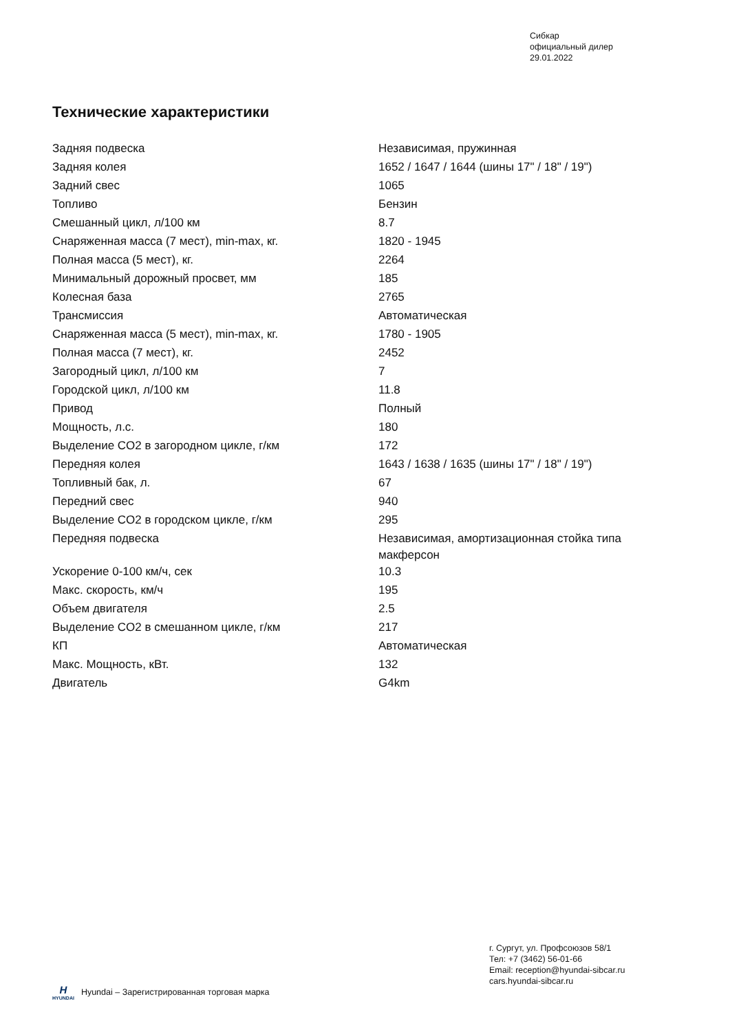Сибкар
официальный дилер
29.01.2022
Технические характеристики
| Задняя подвеска | Независимая, пружинная |
| Задняя колея | 1652 / 1647 / 1644 (шины 17" / 18" / 19") |
| Задний свес | 1065 |
| Топливо | Бензин |
| Смешанный цикл, л/100 км | 8.7 |
| Снаряженная масса (7 мест), min-max, кг. | 1820 - 1945 |
| Полная масса (5 мест), кг. | 2264 |
| Минимальный дорожный просвет, мм | 185 |
| Колесная база | 2765 |
| Трансмиссия | Автоматическая |
| Снаряженная масса (5 мест), min-max, кг. | 1780 - 1905 |
| Полная масса (7 мест), кг. | 2452 |
| Загородный цикл, л/100 км | 7 |
| Городской цикл, л/100 км | 11.8 |
| Привод | Полный |
| Мощность, л.с. | 180 |
| Выделение CO2 в загородном цикле, г/км | 172 |
| Передняя колея | 1643 / 1638 / 1635 (шины 17" / 18" / 19") |
| Топливный бак, л. | 67 |
| Передний свес | 940 |
| Выделение CO2 в городском цикле, г/км | 295 |
| Передняя подвеска | Независимая, амортизационная стойка типа макферсон |
| Ускорение 0-100 км/ч, сек | 10.3 |
| Макс. скорость, км/ч | 195 |
| Объем двигателя | 2.5 |
| Выделение CO2 в смешанном цикле, г/км | 217 |
| КП | Автоматическая |
| Макс. Мощность, кВт. | 132 |
| Двигатель | G4km |
г. Сургут, ул. Профсоюзов 58/1
Тел: +7 (3462) 56-01-66
Email: reception@hyundai-sibcar.ru
cars.hyundai-sibcar.ru
H
HYUNDAI
Hyundai – Зарегистрированная торговая марка